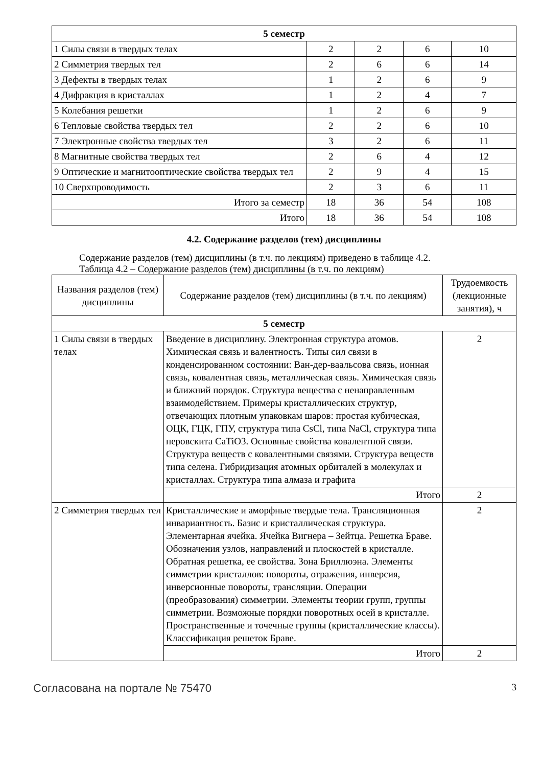| 5 семестр | | | | |
| 1 Силы связи в твердых телах | 2 | 2 | 6 | 10 |
| 2 Симметрия твердых тел | 2 | 6 | 6 | 14 |
| 3 Дефекты в твердых телах | 1 | 2 | 6 | 9 |
| 4 Дифракция в кристаллах | 1 | 2 | 4 | 7 |
| 5 Колебания решетки | 1 | 2 | 6 | 9 |
| 6 Тепловые свойства твердых тел | 2 | 2 | 6 | 10 |
| 7 Электронные свойства твердых тел | 3 | 2 | 6 | 11 |
| 8 Магнитные свойства твердых тел | 2 | 6 | 4 | 12 |
| 9 Оптические и магнитооптические свойства твердых тел | 2 | 9 | 4 | 15 |
| 10 Сверхпроводимость | 2 | 3 | 6 | 11 |
| Итого за семестр | 18 | 36 | 54 | 108 |
| Итого | 18 | 36 | 54 | 108 |
4.2. Содержание разделов (тем) дисциплины
Содержание разделов (тем) дисциплины (в т.ч. по лекциям) приведено в таблице 4.2.
Таблица 4.2 – Содержание разделов (тем) дисциплины (в т.ч. по лекциям)
| Названия разделов (тем) дисциплины | Содержание разделов (тем) дисциплины (в т.ч. по лекциям) | Трудоемкость (лекционные занятия), ч |
| --- | --- | --- |
| 5 семестр | | |
| 1 Силы связи в твердых телах | Введение в дисциплину. Электронная структура атомов. Химическая связь и валентность. Типы сил связи в конденсированном состоянии: Ван-дер-ваальсова связь, ионная связь, ковалентная связь, металлическая связь. Химическая связь и ближний порядок. Структура вещества с ненаправленным взаимодействием. Примеры кристаллических структур, отвечающих плотным упаковкам шаров: простая кубическая, ОЦК, ГЦК, ГПУ, структура типа CsCl, типа NaCl, структура типа перовскита CaTiO3. Основные свойства ковалентной связи. Структура веществ с ковалентными связями. Структура веществ типа селена. Гибридизация атомных орбиталей в молекулах и кристаллах. Структура типа алмаза и графита | 2 |
| | Итого | 2 |
| 2 Симметрия твердых тел | Кристаллические и аморфные твердые тела. Трансляционная инвариантность. Базис и кристаллическая структура. Элементарная ячейка. Ячейка Вигнера – Зейтца. Решетка Браве. Обозначения узлов, направлений и плоскостей в кристалле. Обратная решетка, ее свойства. Зона Бриллюэна. Элементы симметрии кристаллов: повороты, отражения, инверсия, инверсионные повороты, трансляции. Операции (преобразования) симметрии. Элементы теории групп, группы симметрии. Возможные порядки поворотных осей в кристалле. Пространственные и точечные группы (кристаллические классы). Классификация решеток Браве. | 2 |
| | Итого | 2 |
Согласована на портале № 75470 3